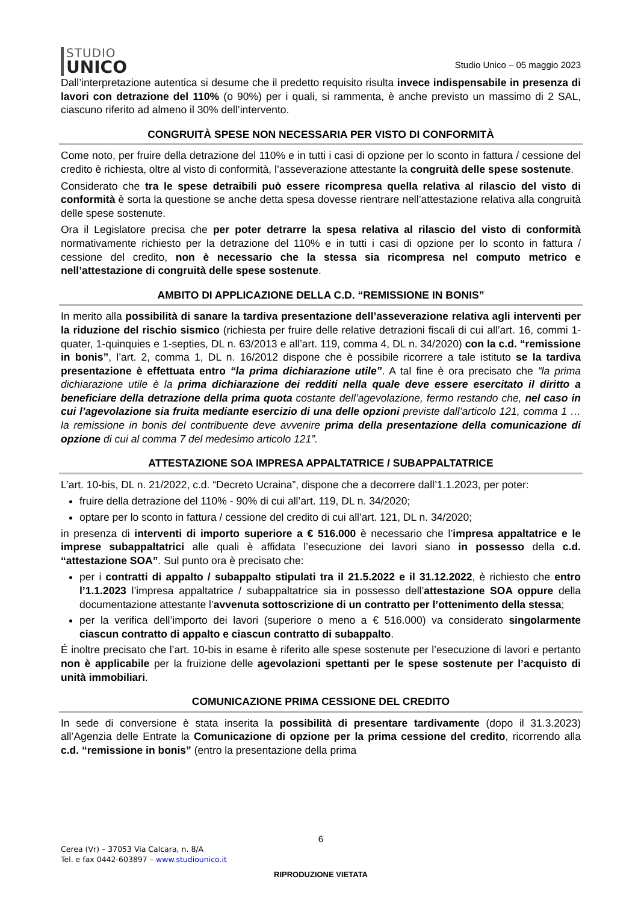STUDIO
UNICO
Studio Unico – 05 maggio 2023
Dall’interpretazione autentica si desume che il predetto requisito risulta invece indispensabile in presenza di lavori con detrazione del 110% (o 90%) per i quali, si rammenta, è anche previsto un massimo di 2 SAL, ciascuno riferito ad almeno il 30% dell’intervento.
CONGRUITÀ SPESE NON NECESSARIA PER VISTO DI CONFORMITÀ
Come noto, per fruire della detrazione del 110% e in tutti i casi di opzione per lo sconto in fattura / cessione del credito è richiesta, oltre al visto di conformità, l’asseverazione attestante la congruità delle spese sostenute.
Considerato che tra le spese detraibili può essere ricompresa quella relativa al rilascio del visto di conformità è sorta la questione se anche detta spesa dovesse rientrare nell’attestazione relativa alla congruità delle spese sostenute.
Ora il Legislatore precisa che per poter detrarre la spesa relativa al rilascio del visto di conformità normativamente richiesto per la detrazione del 110% e in tutti i casi di opzione per lo sconto in fattura / cessione del credito, non è necessario che la stessa sia ricompresa nel computo metrico e nell’attestazione di congruità delle spese sostenute.
AMBITO DI APPLICAZIONE DELLA C.D. “REMISSIONE IN BONIS”
In merito alla possibilità di sanare la tardiva presentazione dell’asseverazione relativa agli interventi per la riduzione del rischio sismico (richiesta per fruire delle relative detrazioni fiscali di cui all’art. 16, commi 1-quater, 1-quinquies e 1-septies, DL n. 63/2013 e all’art. 119, comma 4, DL n. 34/2020) con la c.d. “remissione in bonis”, l’art. 2, comma 1, DL n. 16/2012 dispone che è possibile ricorrere a tale istituto se la tardiva presentazione è effettuata entro “la prima dichiarazione utile”. A tal fine è ora precisato che “la prima dichiarazione utile è la prima dichiarazione dei redditi nella quale deve essere esercitato il diritto a beneficiare della detrazione della prima quota costante dell’agevolazione, fermo restando che, nel caso in cui l’agevolazione sia fruita mediante esercizio di una delle opzioni previste dall’articolo 121, comma 1 … la remissione in bonis del contribuente deve avvenire prima della presentazione della comunicazione di opzione di cui al comma 7 del medesimo articolo 121”.
ATTESTAZIONE SOA IMPRESA APPALTATRICE / SUBAPPALTATRICE
L’art. 10-bis, DL n. 21/2022, c.d. “Decreto Ucraina”, dispone che a decorrere dall’1.1.2023, per poter:
fruire della detrazione del 110% - 90% di cui all’art. 119, DL n. 34/2020;
optare per lo sconto in fattura / cessione del credito di cui all’art. 121, DL n. 34/2020;
in presenza di interventi di importo superiore a € 516.000 è necessario che l’impresa appaltatrice e le imprese subappaltatrici alle quali è affidata l’esecuzione dei lavori siano in possesso della c.d. “attestazione SOA”. Sul punto ora è precisato che:
per i contratti di appalto / subappalto stipulati tra il 21.5.2022 e il 31.12.2022, è richiesto che entro l’1.1.2023 l’impresa appaltatrice / subappaltatrice sia in possesso dell’attestazione SOA oppure della documentazione attestante l’avvenuta sottoscrizione di un contratto per l’ottenimento della stessa;
per la verifica dell’importo dei lavori (superiore o meno a € 516.000) va considerato singolarmente ciascun contratto di appalto e ciascun contratto di subappalto.
É inoltre precisato che l’art. 10-bis in esame è riferito alle spese sostenute per l’esecuzione di lavori e pertanto non è applicabile per la fruizione delle agevolazioni spettanti per le spese sostenute per l’acquisto di unità immobiliari.
COMUNICAZIONE PRIMA CESSIONE DEL CREDITO
In sede di conversione è stata inserita la possibilità di presentare tardivamente (dopo il 31.3.2023) all’Agenzia delle Entrate la Comunicazione di opzione per la prima cessione del credito, ricorrendo alla c.d. “remissione in bonis” (entro la presentazione della prima
6
Cerea (Vr) – 37053 Via Calcara, n. 8/A
Tel. e fax 0442-603897 – www.studiounico.it
RIPRODUZIONE VIETATA